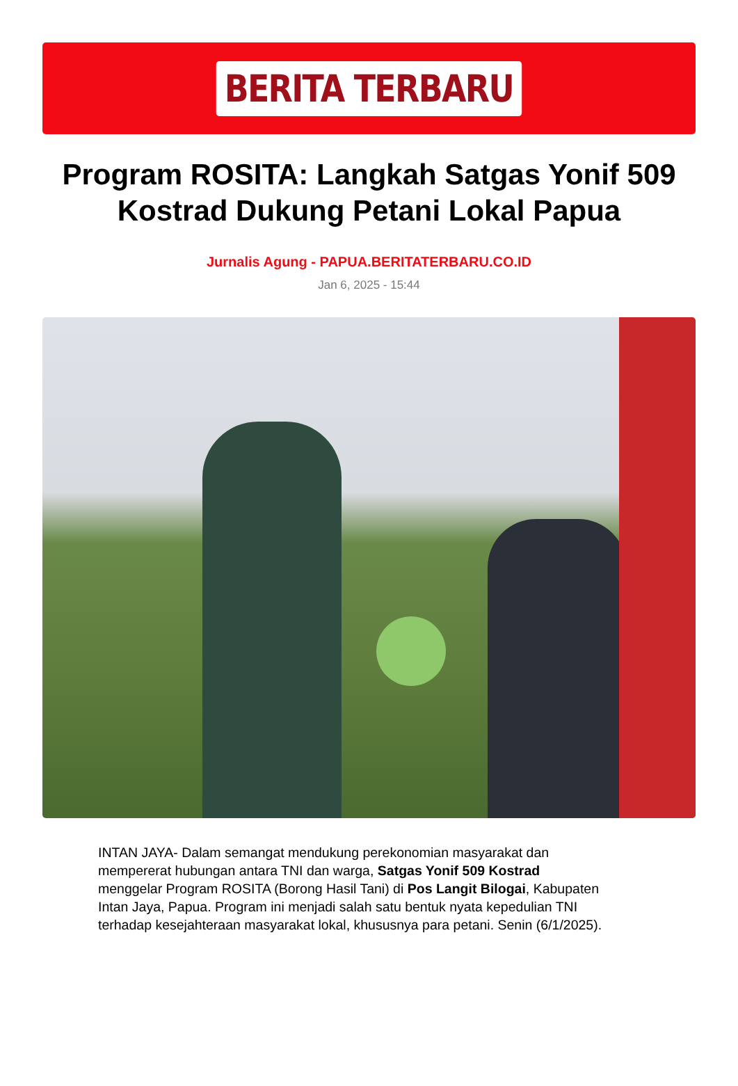BERITA TERBARU
Program ROSITA: Langkah Satgas Yonif 509 Kostrad Dukung Petani Lokal Papua
Jurnalis Agung - PAPUA.BERITATERBARU.CO.ID
Jan 6, 2025 - 15:44
INTAN JAYA- Dalam semangat mendukung perekonomian masyarakat dan mempererat hubungan antara TNI dan warga, Satgas Yonif 509 Kostrad menggelar Program ROSITA (Borong Hasil Tani) di Pos Langit Bilogai, Kabupaten Intan Jaya, Papua. Program ini menjadi salah satu bentuk nyata kepedulian TNI terhadap kesejahteraan masyarakat lokal, khususnya para petani. Senin (6/1/2025).